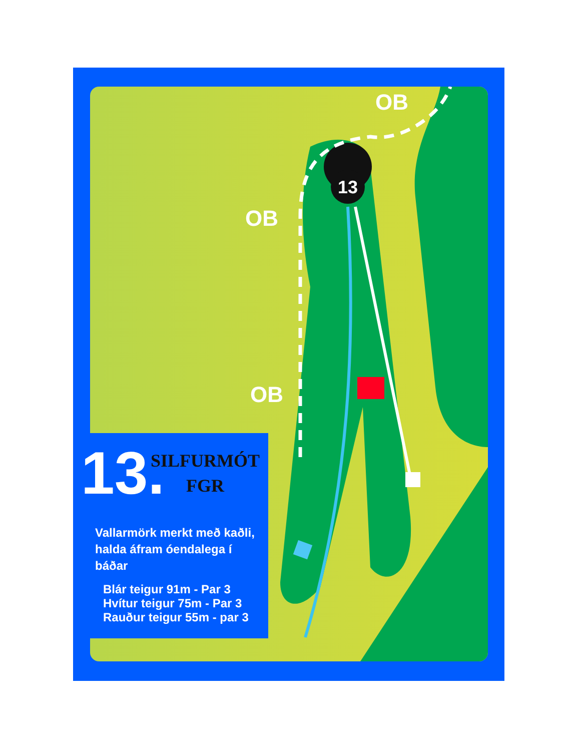13
OB
OB
OB
13.
SILFURMÓT
FGR
Vallarmörk merkt með kaðli,
halda áfram óendalega í
báðar
Blár teigur 91m - Par 3
Hvítur teigur 75m - Par 3
Rauður teigur 55m - par 3